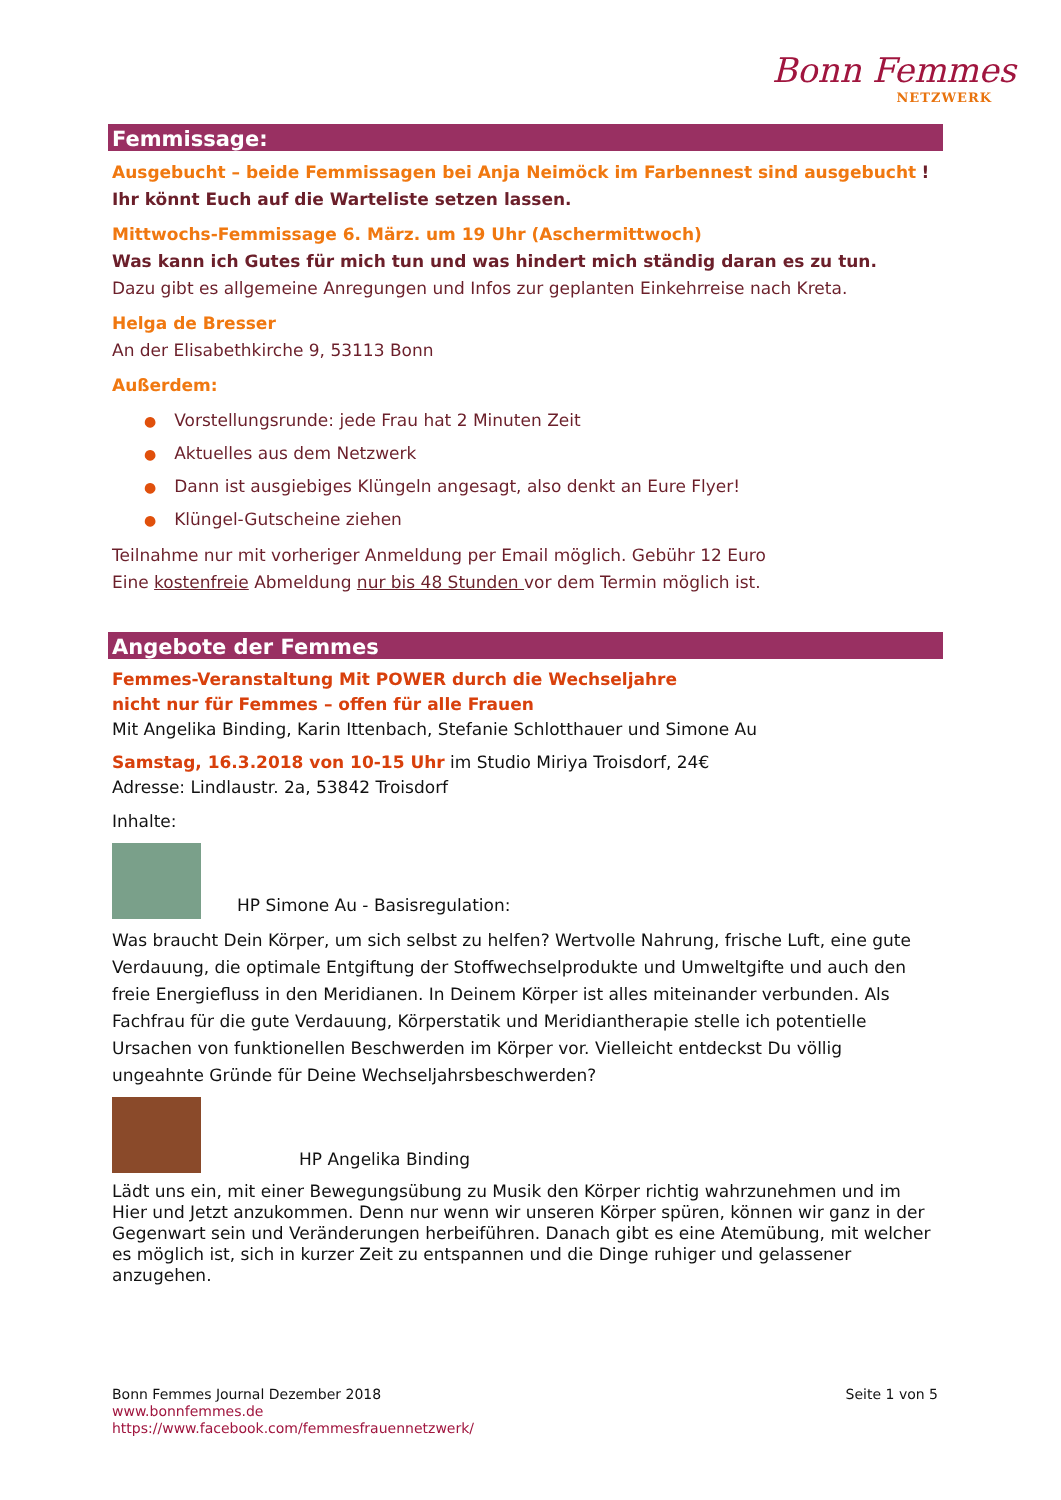Bonn Femmes
NETZWERK
Femmissage:
Ausgebucht – beide Femmissagen bei Anja Neimöck im Farbennest sind ausgebucht ! Ihr könnt Euch auf die Warteliste setzen lassen.
Mittwochs-Femmissage 6. März. um 19 Uhr (Aschermittwoch)
Was kann ich Gutes für mich tun und was hindert mich ständig daran es zu tun.
Dazu gibt es allgemeine Anregungen und Infos zur geplanten Einkehrreise nach Kreta.
Helga de Bresser
An der Elisabethkirche 9, 53113 Bonn
Außerdem:
● Vorstellungsrunde: jede Frau hat 2 Minuten Zeit
● Aktuelles aus dem Netzwerk
● Dann ist ausgiebiges Klüngeln angesagt, also denkt an Eure Flyer!
● Klüngel-Gutscheine ziehen
Teilnahme nur mit vorheriger Anmeldung per Email möglich. Gebühr 12 Euro
Eine kostenfreie Abmeldung nur bis 48 Stunden vor dem Termin möglich ist.
Angebote der Femmes
Femmes-Veranstaltung Mit POWER durch die Wechseljahre
nicht nur für Femmes – offen für alle Frauen
Mit Angelika Binding, Karin Ittenbach, Stefanie Schlotthauer und Simone Au
Samstag, 16.3.2018 von 10-15 Uhr im Studio Miriya Troisdorf, 24€
Adresse: Lindlaustr. 2a, 53842 Troisdorf
Inhalte:
HP Simone Au - Basisregulation:
Was braucht Dein Körper, um sich selbst zu helfen? Wertvolle Nahrung, frische Luft, eine gute Verdauung, die optimale Entgiftung der Stoffwechselprodukte und Umweltgifte und auch den freie Energiefluss in den Meridianen. In Deinem Körper ist alles miteinander verbunden. Als Fachfrau für die gute Verdauung, Körperstatik und Meridiantherapie stelle ich potentielle Ursachen von funktionellen Beschwerden im Körper vor. Vielleicht entdeckst Du völlig ungeahnte Gründe für Deine Wechseljahrsbeschwerden?
HP Angelika Binding
Lädt uns ein, mit einer Bewegungsübung zu Musik den Körper richtig wahrzunehmen und im Hier und Jetzt anzukommen. Denn nur wenn wir unseren Körper spüren, können wir ganz in der Gegenwart sein und Veränderungen herbeiführen. Danach gibt es eine Atemübung, mit welcher es möglich ist, sich in kurzer Zeit zu entspannen und die Dinge ruhiger und gelassener anzugehen.
Bonn Femmes Journal Dezember 2018 Seite 1 von 5
www.bonnfemmes.de
https://www.facebook.com/femmesfrauennetzwerk/